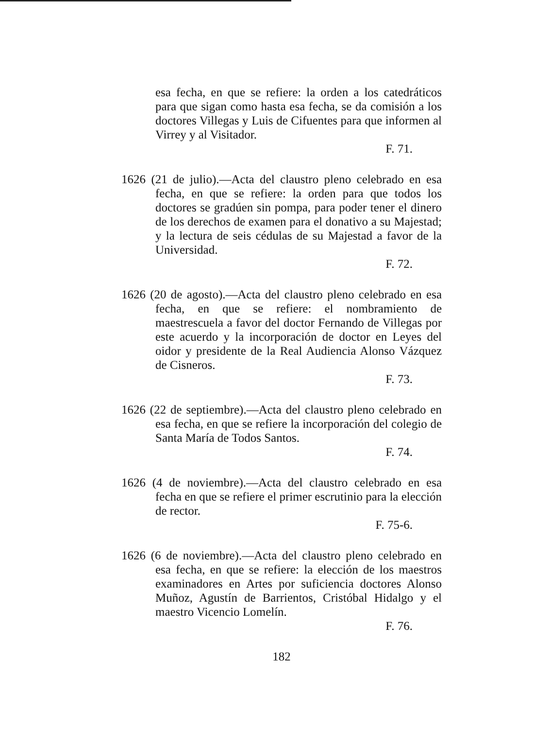esa fecha, en que se refiere: la orden a los catedráticos para que sigan como hasta esa fecha, se da comisión a los doctores Villegas y Luis de Cifuentes para que informen al Virrey y al Visitador.
F. 71.
1626 (21 de julio).—Acta del claustro pleno celebrado en esa fecha, en que se refiere: la orden para que todos los doctores se gradúen sin pompa, para poder tener el dinero de los derechos de examen para el donativo a su Majestad; y la lectura de seis cédulas de su Majestad a favor de la Universidad.
F. 72.
1626 (20 de agosto).—Acta del claustro pleno celebrado en esa fecha, en que se refiere: el nombramiento de maestrescuela a favor del doctor Fernando de Villegas por este acuerdo y la incorporación de doctor en Leyes del oidor y presidente de la Real Audiencia Alonso Vázquez de Cisneros.
F. 73.
1626 (22 de septiembre).—Acta del claustro pleno celebrado en esa fecha, en que se refiere la incorporación del colegio de Santa María de Todos Santos.
F. 74.
1626 (4 de noviembre).—Acta del claustro celebrado en esa fecha en que se refiere el primer escrutinio para la elección de rector.
F. 75-6.
1626 (6 de noviembre).—Acta del claustro pleno celebrado en esa fecha, en que se refiere: la elección de los maestros examinadores en Artes por suficiencia doctores Alonso Muñoz, Agustín de Barrientos, Cristóbal Hidalgo y el maestro Vicencio Lomelín.
F. 76.
182